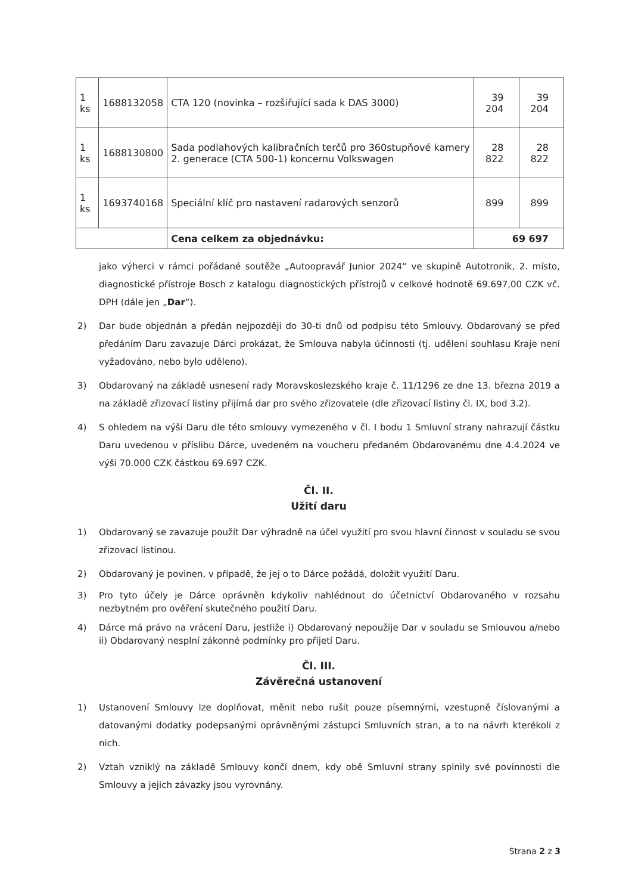| 1 ks | 1688132058 | CTA 120 (novinka – rozšiřující sada k DAS 3000) | 39 204 | 39 204 |
| 1 ks | 1688130800 | Sada podlahových kalibračních terčů pro 360stupňové kamery 2. generace (CTA 500-1) koncernu Volkswagen | 28 822 | 28 822 |
| 1 ks | 1693740168 | Speciální klíč pro nastavení radarových senzorů | 899 | 899 |
| | | Cena celkem za objednávku: | 69 697 | |
jako výherci v rámci pořádané soutěže „Autoopravář Junior 2024“ ve skupině Autotronik, 2. místo, diagnostické přístroje Bosch z katalogu diagnostických přístrojů v celkové hodnotě 69.697,00 CZK vč. DPH (dále jen „Dar“).
2) Dar bude objednán a předán nejpozději do 30-ti dnů od podpisu této Smlouvy. Obdarovaný se před předáním Daru zavazuje Dárci prokázat, že Smlouva nabyla účinnosti (tj. udělení souhlasu Kraje není vyžadováno, nebo bylo uděleno).
3) Obdarovaný na základě usnesení rady Moravskoslezského kraje č. 11/1296 ze dne 13. března 2019 a na základě zřizovací listiny přijímá dar pro svého zřizovatele (dle zřizovací listiny čl. IX, bod 3.2).
4) S ohledem na výši Daru dle této smlouvy vymezeného v čl. I bodu 1 Smluvní strany nahrazují částku Daru uvedenou v příslibu Dárce, uvedeném na voucheru předaném Obdarovanému dne 4.4.2024 ve výši 70.000 CZK částkou 69.697 CZK.
Čl. II.
Užití daru
1) Obdarovaný se zavazuje použít Dar výhradně na účel využití pro svou hlavní činnost v souladu se svou zřizovací listinou.
2) Obdarovaný je povinen, v případě, že jej o to Dárce požádá, doložit využití Daru.
3) Pro tyto účely je Dárce oprávněn kdykoliv nahlédnout do účetnictví Obdarovaného v rozsahu nezbytném pro ověření skutečného použití Daru.
4) Dárce má právo na vrácení Daru, jestliže i) Obdarovaný nepoužije Dar v souladu se Smlouvou a/nebo ii) Obdarovaný nesplní zákonné podmínky pro přijetí Daru.
Čl. III.
Závěrečná ustanovení
1) Ustanovení Smlouvy lze doplňovat, měnit nebo rušit pouze písemnými, vzestupně číslovanými a datovanými dodatky podepsanými oprávněnými zástupci Smluvních stran, a to na návrh kterékoli z nich.
2) Vztah vzniklý na základě Smlouvy končí dnem, kdy obě Smluvní strany splnily své povinnosti dle Smlouvy a jejich závazky jsou vyrovnány.
Strana 2 z 3